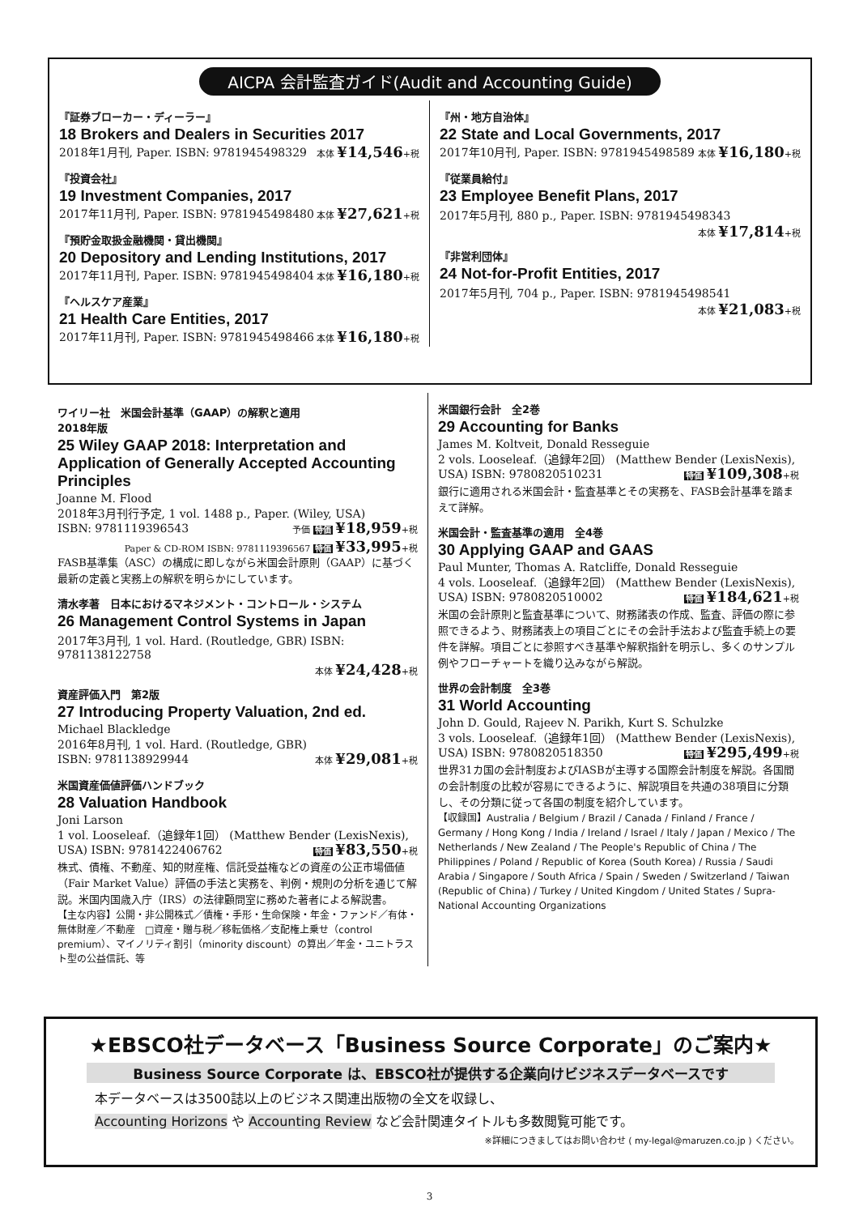AICPA 会計監査ガイド(Audit and Accounting Guide)
『証券ブローカー・ディーラー』
18 Brokers and Dealers in Securities 2017
2018年1月刊, Paper. ISBN: 9781945498329 本体 ¥14,546+税
『投資会社』
19 Investment Companies, 2017
2017年11月刊, Paper. ISBN: 9781945498480 本体 ¥27,621+税
『預貯金取扱金融機関・貸出機関』
20 Depository and Lending Institutions, 2017
2017年11月刊, Paper. ISBN: 9781945498404 本体 ¥16,180+税
『ヘルスケア産業』
21 Health Care Entities, 2017
2017年11月刊, Paper. ISBN: 9781945498466 本体 ¥16,180+税
『州・地方自治体』
22 State and Local Governments, 2017
2017年10月刊, Paper. ISBN: 9781945498589 本体 ¥16,180+税
『従業員給付』
23 Employee Benefit Plans, 2017
2017年5月刊, 880 p., Paper. ISBN: 9781945498343
本体 ¥17,814+税
『非営利団体』
24 Not-for-Profit Entities, 2017
2017年5月刊, 704 p., Paper. ISBN: 9781945498541
本体 ¥21,083+税
ワイリー社　米国会計基準（GAAP）の解釈と適用
2018年版
25 Wiley GAAP 2018: Interpretation and Application of Generally Accepted Accounting Principles
Joanne M. Flood
2018年3月刊行予定, 1 vol. 1488 p., Paper. (Wiley, USA)
ISBN: 9781119396543 予価 特価 ¥18,959+税
Paper & CD-ROM ISBN: 9781119396567 特価 ¥33,995+税
FASB基準集（ASC）の構成に即しながら米国会計原則（GAAP）に基づく最新の定義と実務上の解釈を明らかにしています。
清水孝著　日本におけるマネジメント・コントロール・システム
26 Management Control Systems in Japan
2017年3月刊, 1 vol. Hard. (Routledge, GBR) ISBN: 9781138122758
本体 ¥24,428+税
資産評価入門　第2版
27 Introducing Property Valuation, 2nd ed.
Michael Blackledge
2016年8月刊, 1 vol. Hard. (Routledge, GBR)
ISBN: 9781138929944 本体 ¥29,081+税
米国資産価値評価ハンドブック
28 Valuation Handbook
Joni Larson
1 vol. Looseleaf.（追録年1回） (Matthew Bender (LexisNexis),
USA) ISBN: 9781422406762 特価 ¥83,550+税
株式、債権、不動産、知的財産権、信託受益権などの資産の公正市場価値（Fair Market Value）評価の手法と実務を、判例・規則の分析を通じて解説。米国内国歳入庁（IRS）の法律顧問室に務めた著者による解説書。
【主な内容】公開・非公開株式／債権・手形・生命保険・年金・ファンド／有体・無体財産／不動産　□資産・贈与税／移転価格／支配権上乗せ（control premium）、マイノリティ割引（minority discount）の算出／年金・ユニトラスト型の公益信託、等
米国銀行会計　全2巻
29 Accounting for Banks
James M. Koltveit, Donald Resseguie
2 vols. Looseleaf.（追録年2回） (Matthew Bender (LexisNexis),
USA) ISBN: 9780820510231 特価 ¥109,308+税
銀行に適用される米国会計・監査基準とその実務を、FASB会計基準を踏まえて詳解。
米国会計・監査基準の適用　全4巻
30 Applying GAAP and GAAS
Paul Munter, Thomas A. Ratcliffe, Donald Resseguie
4 vols. Looseleaf.（追録年2回） (Matthew Bender (LexisNexis),
USA) ISBN: 9780820510002 特価 ¥184,621+税
米国の会計原則と監査基準について、財務諸表の作成、監査、評価の際に参照できるよう、財務諸表上の項目ごとにその会計手法および監査手続上の要件を詳解。項目ごとに参照すべき基準や解釈指針を明示し、多くのサンプル例やフローチャートを織り込みながら解説。
世界の会計制度　全3巻
31 World Accounting
John D. Gould, Rajeev N. Parikh, Kurt S. Schulzke
3 vols. Looseleaf.（追録年1回） (Matthew Bender (LexisNexis),
USA) ISBN: 9780820518350 特価 ¥295,499+税
世界31カ国の会計制度およびIASBが主導する国際会計制度を解説。各国間の会計制度の比較が容易にできるように、解説項目を共通の38項目に分類し、その分類に従って各国の制度を紹介しています。
【収録国】Australia / Belgium / Brazil / Canada / Finland / France / Germany / Hong Kong / India / Ireland / Israel / Italy / Japan / Mexico / The Netherlands / New Zealand / The People's Republic of China / The Philippines / Poland / Republic of Korea (South Korea) / Russia / Saudi Arabia / Singapore / South Africa / Spain / Sweden / Switzerland / Taiwan (Republic of China) / Turkey / United Kingdom / United States / Supra-National Accounting Organizations
★EBSCO社データベース「Business Source Corporate」のご案内★
Business Source Corporate は、EBSCO社が提供する企業向けビジネスデータベースです
本データベースは3500誌以上のビジネス関連出版物の全文を収録し、
Accounting Horizons や Accounting Review など会計関連タイトルも多数閲覧可能です。
※詳細につきましてはお問い合わせ ( my-legal@maruzen.co.jp ) ください。
3